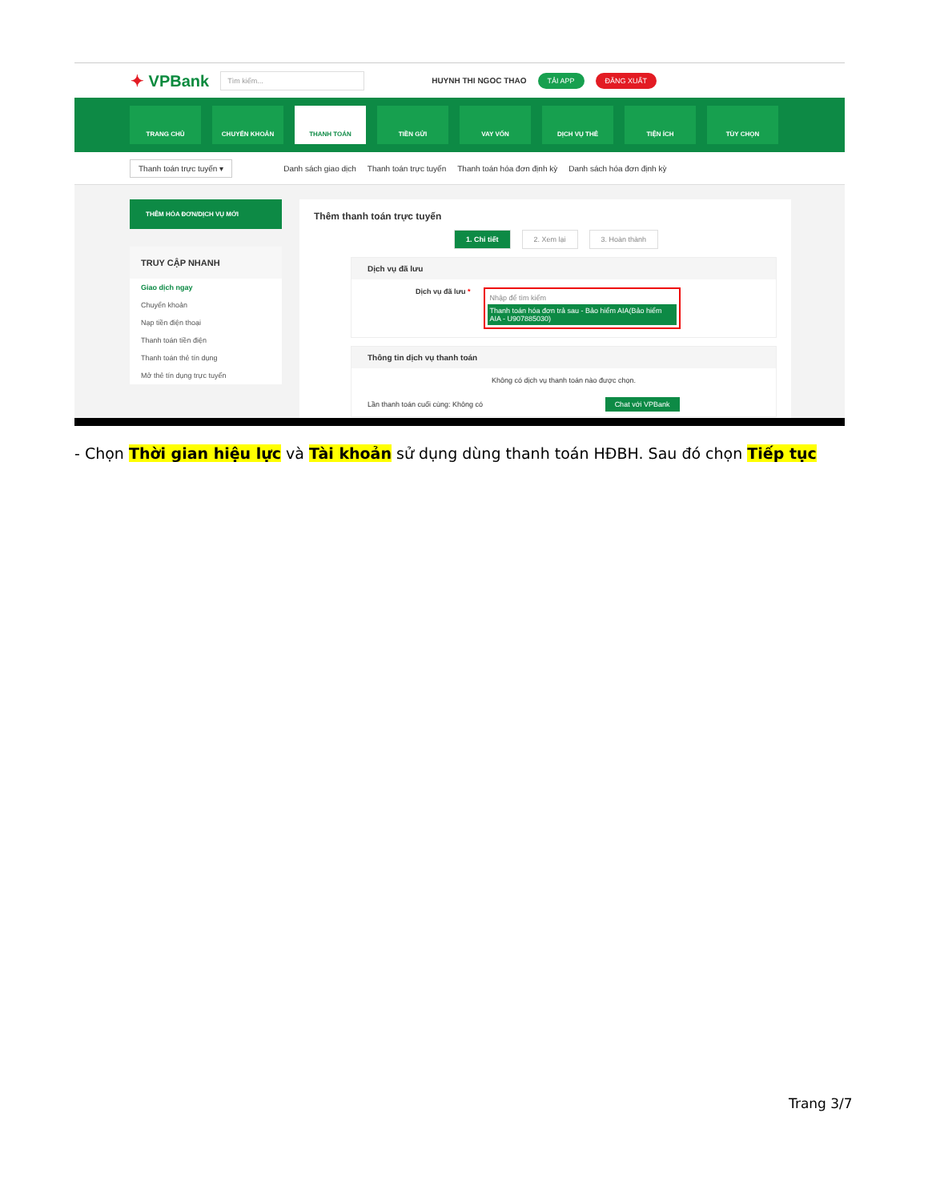✦ VPBank
Tìm kiếm...
HUYNH THI NGOC THAO
TẢI APP ĐĂNG XUẤT
TRANG CHỦ CHUYỂN KHOẢN THANH TOÁN TIỀN GỬI VAY VỐN DỊCH VỤ THẺ TIỆN ÍCH TÙY CHỌN
Thanh toán trực tuyến ▾ Danh sách giao dịch Thanh toán trực tuyến Thanh toán hóa đơn định kỳ Danh sách hóa đơn định kỳ
THÊM HÓA ĐƠN/DỊCH VỤ MỚI
TRUY CẬP NHANH
Giao dịch ngay
Chuyển khoản
Nạp tiền điện thoại
Thanh toán tiền điện
Thanh toán thẻ tín dụng
Mở thẻ tín dụng trực tuyến
Thêm thanh toán trực tuyến
1. Chi tiết 2. Xem lại 3. Hoàn thành
Dịch vụ đã lưu
Dịch vụ đã lưu *
Nhập để tìm kiếm
Thanh toán hóa đơn trả sau - Bảo hiểm AIA(Bảo hiểm AIA - U907885030)
Thông tin dịch vụ thanh toán
Không có dịch vụ thanh toán nào được chọn.
Lần thanh toán cuối cùng: Không có Chat với VPBank
- Chọn Thời gian hiệu lực và Tài khoản sử dụng dùng thanh toán HĐBH. Sau đó chọn Tiếp tục
Trang 3/7